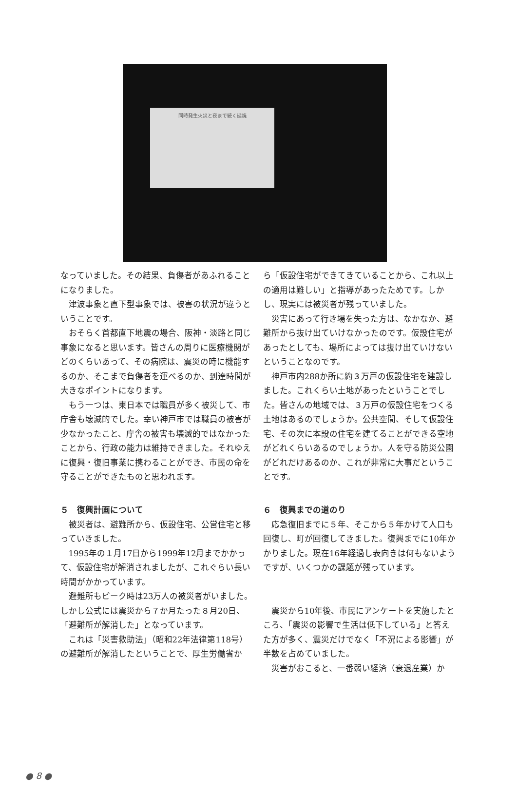同時発生火災と夜まで続く延焼
なっていました。その結果、負傷者があふれることになりました。
津波事象と直下型事象では、被害の状況が違うということです。
おそらく首都直下地震の場合、阪神・淡路と同じ事象になると思います。皆さんの周りに医療機関がどのくらいあって、その病院は、震災の時に機能するのか、そこまで負傷者を運べるのか、到達時間が大きなポイントになります。
もう一つは、東日本では職員が多く被災して、市庁舎も壊滅的でした。幸い神戸市では職員の被害が少なかったこと、庁舎の被害も壊滅的ではなかったことから、行政の能力は維持できました。それゆえに復興・復旧事業に携わることができ、市民の命を守ることができたものと思われます。
５　復興計画について
被災者は、避難所から、仮設住宅、公営住宅と移っていきました。
1995年の１月17日から1999年12月までかかって、仮設住宅が解消されましたが、これぐらい長い時間がかかっています。
避難所もピーク時は23万人の被災者がいました。しかし公式には震災から７か月たった８月20日、「避難所が解消した」となっています。
これは「災害救助法」（昭和22年法律第118号）の避難所が解消したということで、厚生労働省か
ら「仮設住宅ができてきていることから、これ以上の適用は難しい」と指導があったためです。しかし、現実には被災者が残っていました。
災害にあって行き場を失った方は、なかなか、避難所から抜け出ていけなかったのです。仮設住宅があったとしても、場所によっては抜け出ていけないということなのです。
神戸市内288か所に約３万戸の仮設住宅を建設しました。これくらい土地があったということでした。皆さんの地域では、３万戸の仮設住宅をつくる土地はあるのでしょうか。公共空間、そして仮設住宅、その次に本設の住宅を建てることができる空地がどれくらいあるのでしょうか。人を守る防災公園がどれだけあるのか、これが非常に大事だということです。
６　復興までの道のり
応急復旧までに５年、そこから５年かけて人口も回復し、町が回復してきました。復興までに10年かかりました。現在16年経過し表向きは何もないようですが、いくつかの課題が残っています。
震災から10年後、市民にアンケートを実施したところ、「震災の影響で生活は低下している」と答えた方が多く、震災だけでなく「不況による影響」が半数を占めていました。
災害がおこると、一番弱い経済（衰退産業）か
● 8 ●